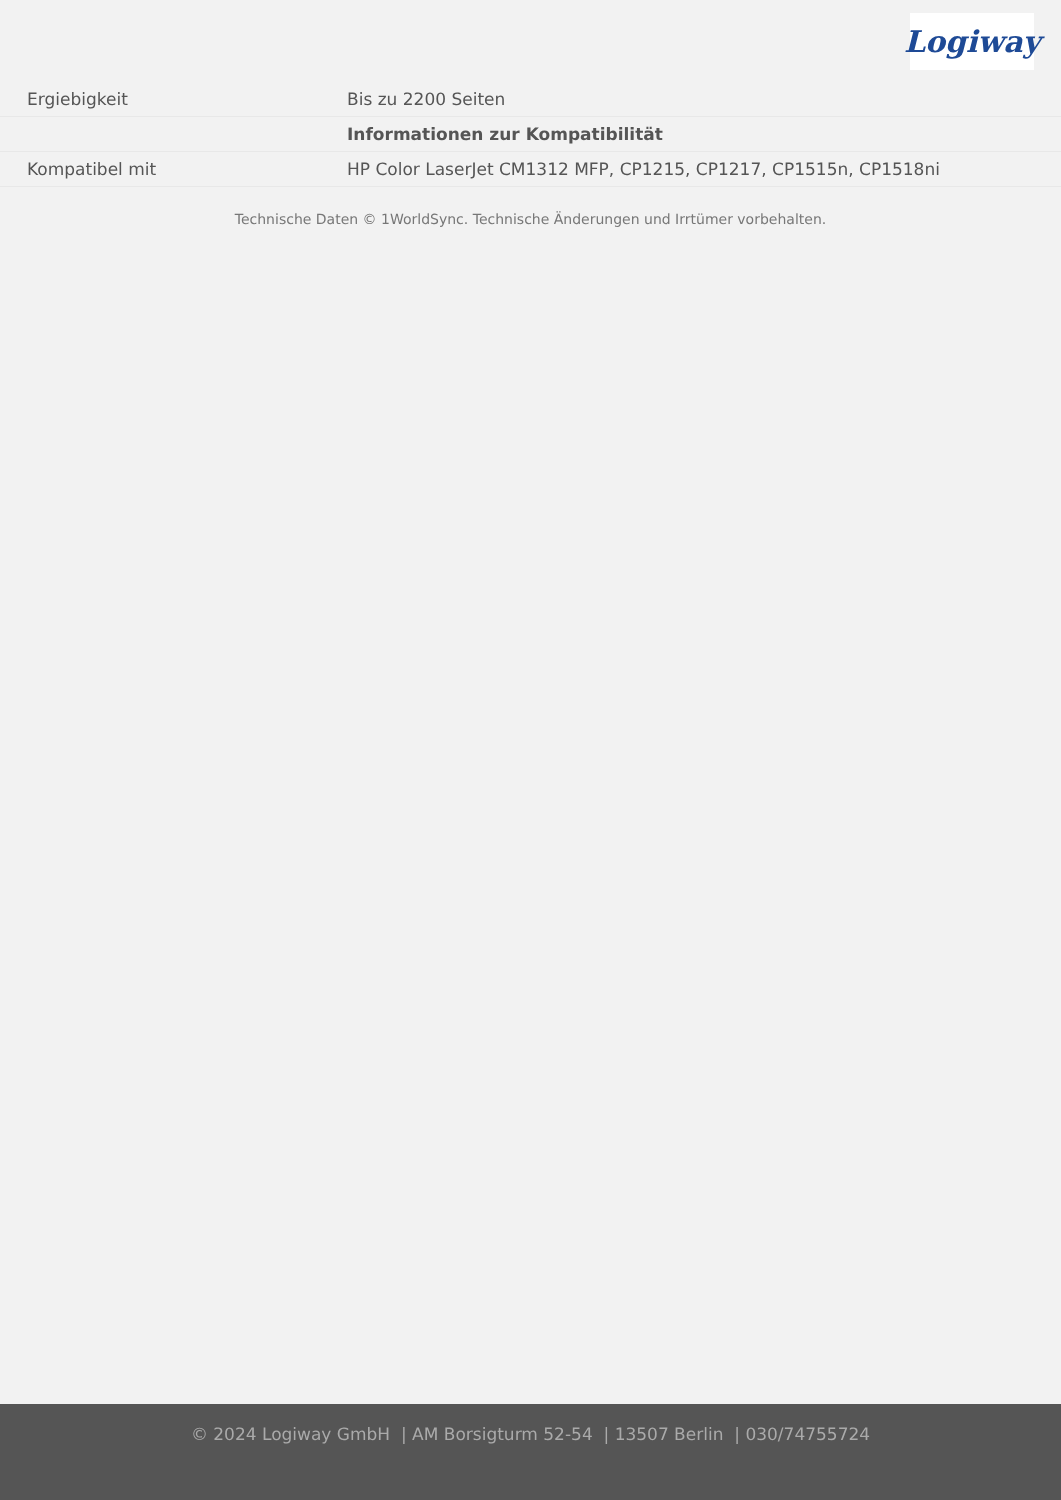Logiway
| Ergiebigkeit | Bis zu 2200 Seiten |
| | Informationen zur Kompatibilität |
| Kompatibel mit | HP Color LaserJet CM1312 MFP, CP1215, CP1217, CP1515n, CP1518ni |
Technische Daten © 1WorldSync. Technische Änderungen und Irrtümer vorbehalten.
© 2024 Logiway GmbH | AM Borsigturm 52-54 | 13507 Berlin | 030/74755724